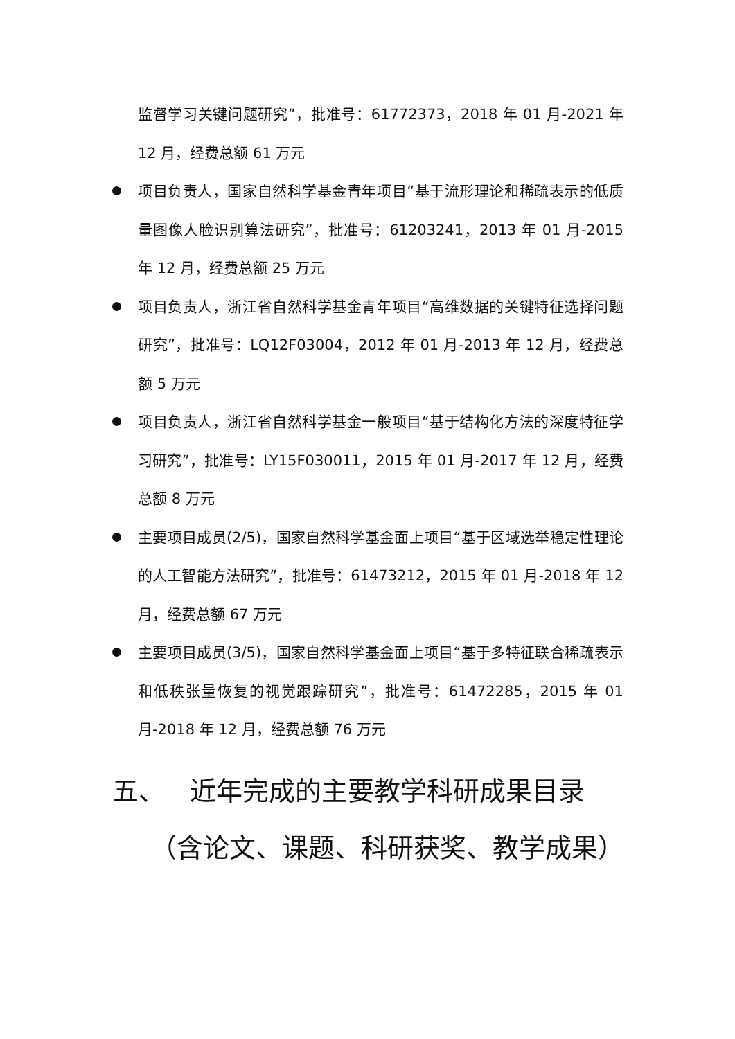监督学习关键问题研究”，批准号：61772373，2018 年 01 月-2021 年 12 月，经费总额 61 万元
项目负责人，国家自然科学基金青年项目“基于流形理论和稀疏表示的低质量图像人脸识别算法研究”，批准号：61203241，2013 年 01 月-2015 年 12 月，经费总额 25 万元
项目负责人，浙江省自然科学基金青年项目“高维数据的关键特征选择问题研究”，批准号：LQ12F03004，2012 年 01 月-2013 年 12 月，经费总额 5 万元
项目负责人，浙江省自然科学基金一般项目“基于结构化方法的深度特征学习研究”，批准号：LY15F030011，2015 年 01 月-2017 年 12 月，经费总额 8 万元
主要项目成员(2/5)，国家自然科学基金面上项目“基于区域选举稳定性理论的人工智能方法研究”，批准号：61473212，2015 年 01 月-2018 年 12 月，经费总额 67 万元
主要项目成员(3/5)，国家自然科学基金面上项目“基于多特征联合稀疏表示和低秩张量恢复的视觉跟踪研究”，批准号：61472285，2015 年 01 月-2018 年 12 月，经费总额 76 万元
五、 近年完成的主要教学科研成果目录
（含论文、课题、科研获奖、教学成果）